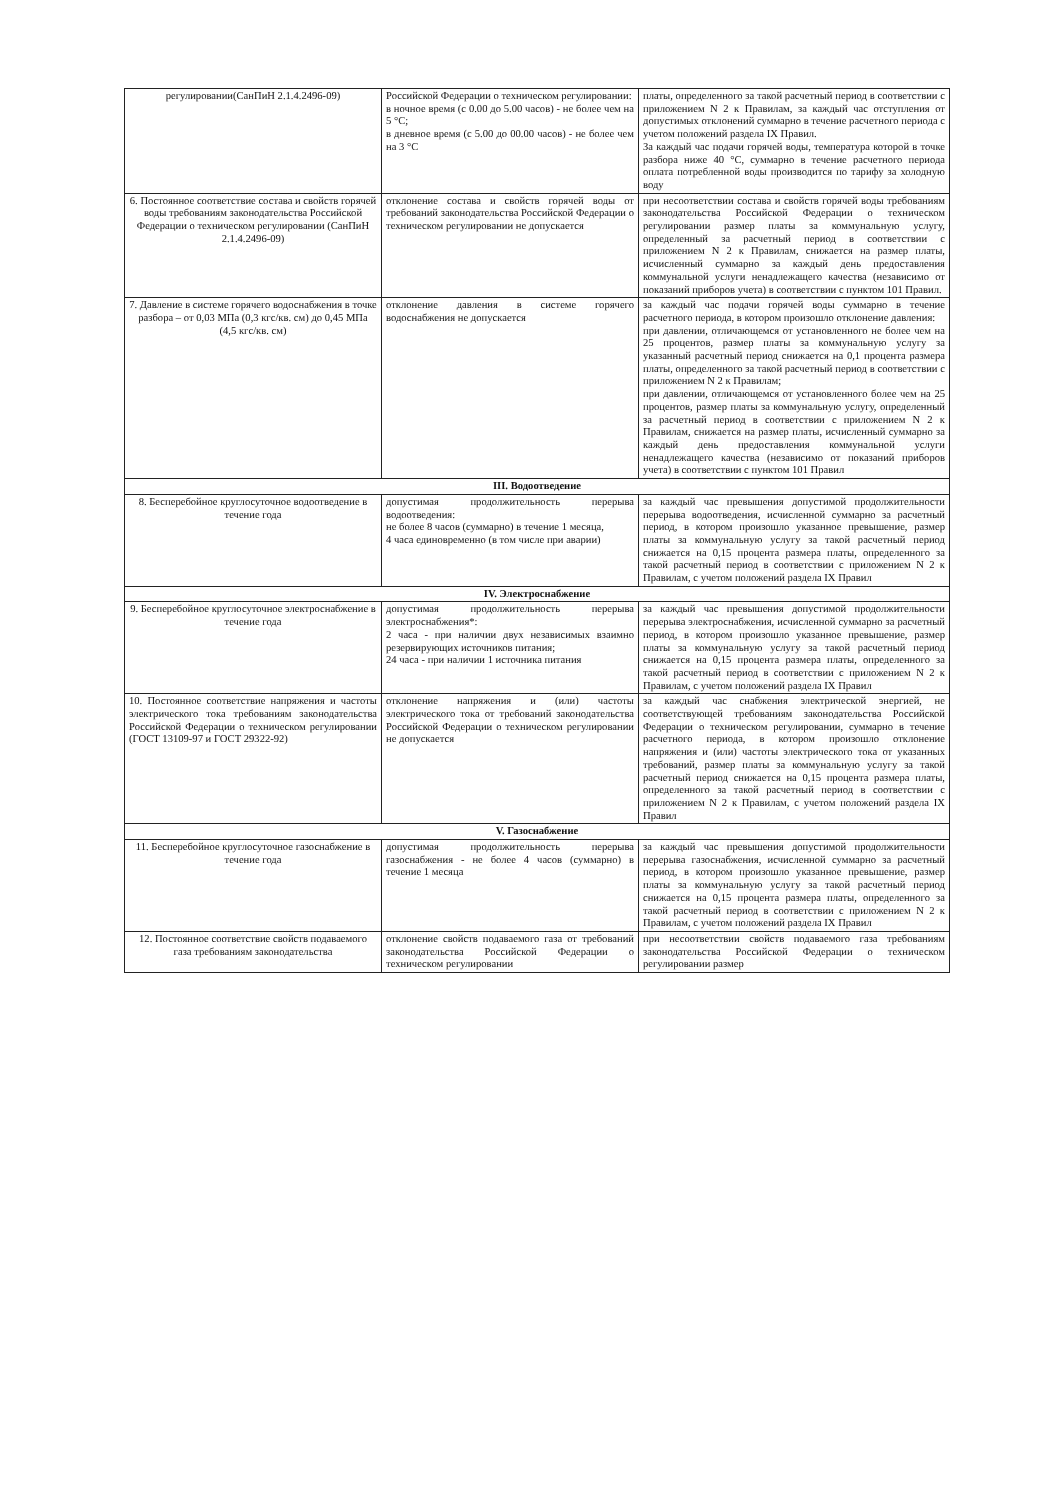| регулировании(СанПиН 2.1.4.2496-09) | Российской Федерации о техническом регулировании: в ночное время (с 0.00 до 5.00 часов) - не более чем на 5 °С; в дневное время (с 5.00 до 00.00 часов) - не более чем на 3 °С | платы, определенного за такой расчетный период в соответствии с приложением N 2 к Правилам, за каждый час отступления от допустимых отклонений суммарно в течение расчетного периода с учетом положений раздела IX Правил. За каждый час подачи горячей воды, температура которой в точке разбора ниже 40 °С, суммарно в течение расчетного периода оплата потребленной воды производится по тарифу за холодную воду |
| 6. Постоянное соответствие состава и свойств горячей воды требованиям законодательства Российской Федерации о техническом регулировании (СанПиН 2.1.4.2496-09) | отклонение состава и свойств горячей воды от требований законодательства Российской Федерации о техническом регулировании не допускается | при несоответствии состава и свойств горячей воды требованиям законодательства Российской Федерации о техническом регулировании размер платы за коммунальную услугу, определенный за расчетный период в соответствии с приложением N 2 к Правилам, снижается на размер платы, исчисленный суммарно за каждый день предоставления коммунальной услуги ненадлежащего качества (независимо от показаний приборов учета) в соответствии с пунктом 101 Правил. |
| 7. Давление в системе горячего водоснабжения в точке разбора – от 0,03 МПа (0,3 кгс/кв. см) до 0,45 МПа (4,5 кгс/кв. см) | отклонение давления в системе горячего водоснабжения не допускается | за каждый час подачи горячей воды суммарно в течение расчетного периода, в котором произошло отклонение давления: при давлении, отличающемся от установленного не более чем на 25 процентов, размер платы за коммунальную услугу за указанный расчетный период снижается на 0,1 процента размера платы, определенного за такой расчетный период в соответствии с приложением N 2 к Правилам; при давлении, отличающемся от установленного более чем на 25 процентов, размер платы за коммунальную услугу, определенный за расчетный период в соответствии с приложением N 2 к Правилам, снижается на размер платы, исчисленный суммарно за каждый день предоставления коммунальной услуги ненадлежащего качества (независимо от показаний приборов учета) в соответствии с пунктом 101 Правил |
| III. Водоотведение | | |
| 8. Бесперебойное круглосуточное водоотведение в течение года | допустимая продолжительность перерыва водоотведения: не более 8 часов (суммарно) в течение 1 месяца, 4 часа единовременно (в том числе при аварии) | за каждый час превышения допустимой продолжительности перерыва водоотведения, исчисленной суммарно за расчетный период, в котором произошло указанное превышение, размер платы за коммунальную услугу за такой расчетный период снижается на 0,15 процента размера платы, определенного за такой расчетный период в соответствии с приложением N 2 к Правилам, с учетом положений раздела IX Правил |
| IV. Электроснабжение | | |
| 9. Бесперебойное круглосуточное электроснабжение в течение года | допустимая продолжительность перерыва электроснабжения*: 2 часа - при наличии двух независимых взаимно резервирующих источников питания; 24 часа - при наличии 1 источника питания | за каждый час превышения допустимой продолжительности перерыва электроснабжения, исчисленной суммарно за расчетный период, в котором произошло указанное превышение, размер платы за коммунальную услугу за такой расчетный период снижается на 0,15 процента размера платы, определенного за такой расчетный период в соответствии с приложением N 2 к Правилам, с учетом положений раздела IX Правил |
| 10. Постоянное соответствие напряжения и частоты электрического тока требованиям законодательства Российской Федерации о техническом регулировании (ГОСТ 13109-97 и ГОСТ 29322-92) | отклонение напряжения и (или) частоты электрического тока от требований законодательства Российской Федерации о техническом регулировании не допускается | за каждый час снабжения электрической энергией, не соответствующей требованиям законодательства Российской Федерации о техническом регулировании, суммарно в течение расчетного периода, в котором произошло отклонение напряжения и (или) частоты электрического тока от указанных требований, размер платы за коммунальную услугу за такой расчетный период снижается на 0,15 процента размера платы, определенного за такой расчетный период в соответствии с приложением N 2 к Правилам, с учетом положений раздела IX Правил |
| V. Газоснабжение | | |
| 11. Бесперебойное круглосуточное газоснабжение в течение года | допустимая продолжительность перерыва газоснабжения - не более 4 часов (суммарно) в течение 1 месяца | за каждый час превышения допустимой продолжительности перерыва газоснабжения, исчисленной суммарно за расчетный период, в котором произошло указанное превышение, размер платы за коммунальную услугу за такой расчетный период снижается на 0,15 процента размера платы, определенного за такой расчетный период в соответствии с приложением N 2 к Правилам, с учетом положений раздела IX Правил |
| 12. Постоянное соответствие свойств подаваемого газа требованиям законодательства | отклонение свойств подаваемого газа от требований законодательства Российской Федерации о техническом регулировании | при несоответствии свойств подаваемого газа требованиям законодательства Российской Федерации о техническом регулировании размер |